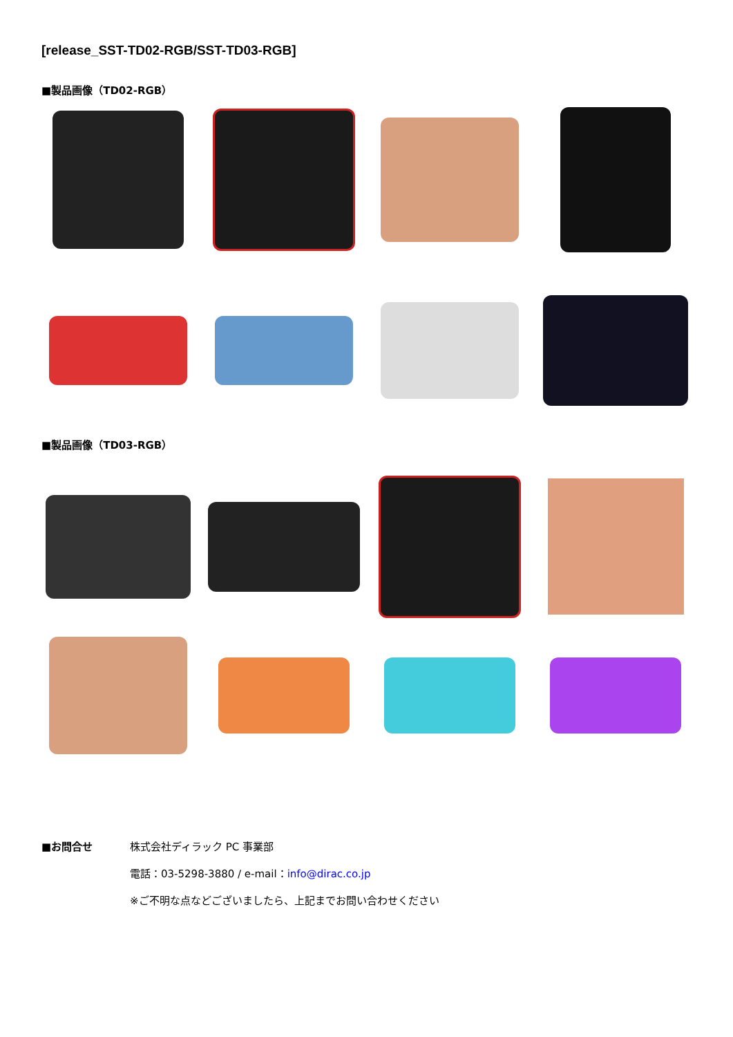[release_SST-TD02-RGB/SST-TD03-RGB]
■製品画像（TD02-RGB）
■製品画像（TD03-RGB）
■お問合せ
株式会社ディラック PC 事業部
電話：03-5298-3880 / e-mail：info@dirac.co.jp
※ご不明な点などございましたら、上記までお問い合わせください